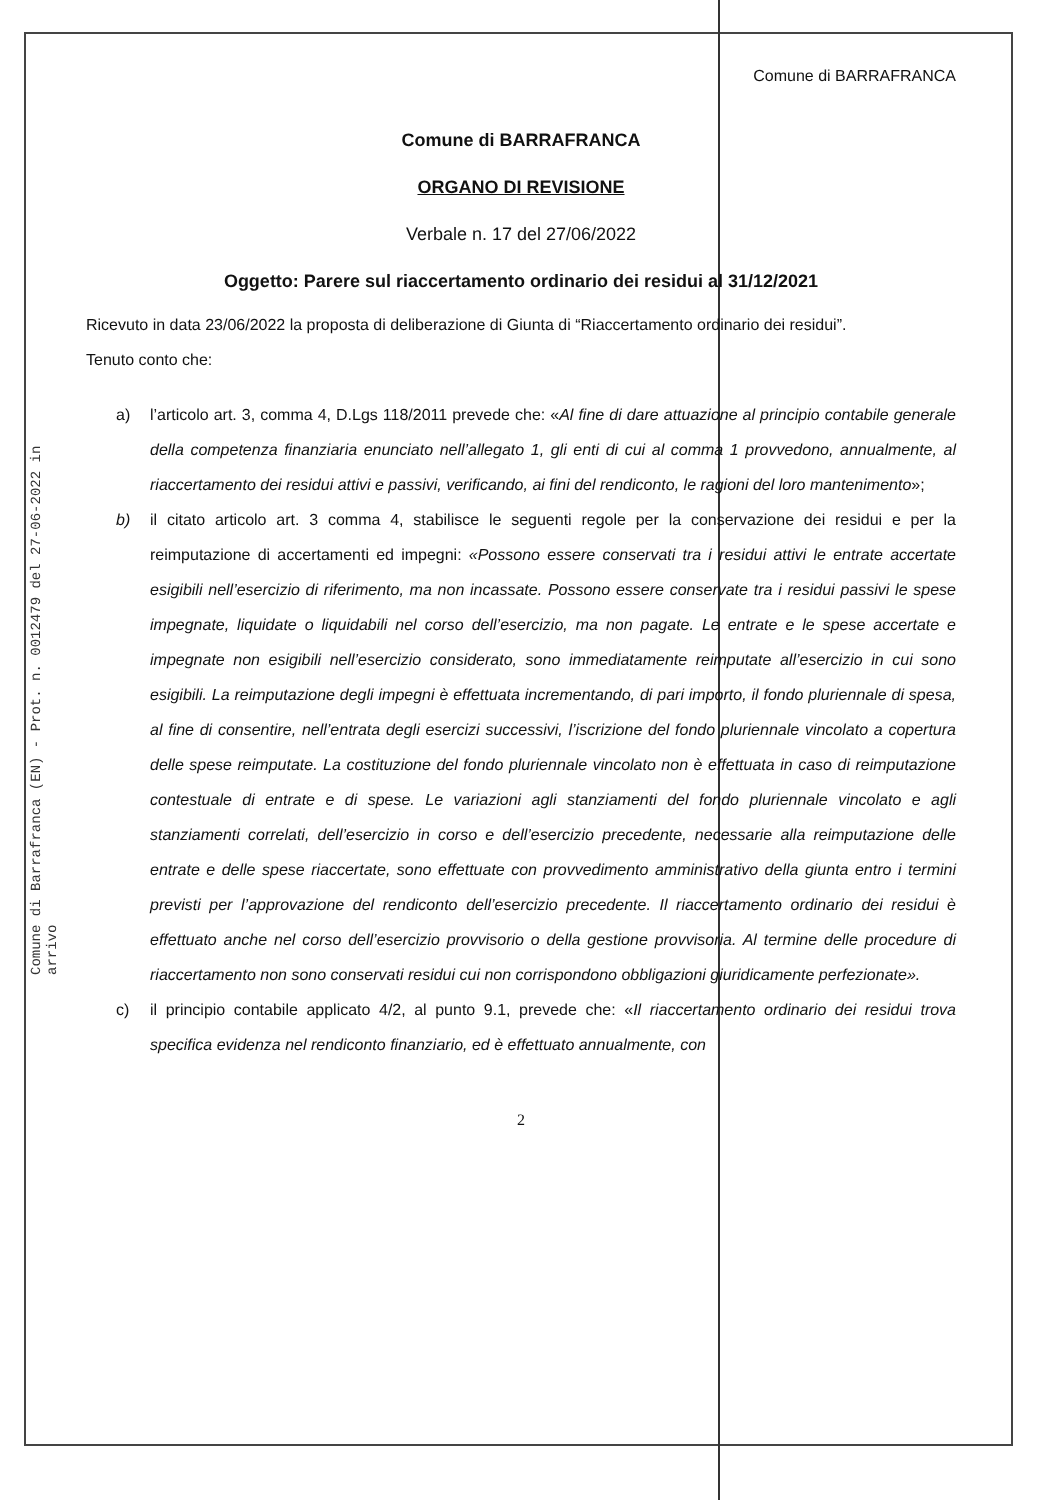Comune di Barrafranca (EN) - Prot. n. 0012479 del 27-06-2022 in arrivo
Comune di BARRAFRANCA
Comune di BARRAFRANCA
ORGANO DI REVISIONE
Verbale n. 17 del 27/06/2022
Oggetto: Parere sul riaccertamento ordinario dei residui al 31/12/2021
Ricevuto in data 23/06/2022 la proposta di deliberazione di Giunta di “Riaccertamento ordinario dei residui”.
Tenuto conto che:
a) l’articolo art. 3, comma 4, D.Lgs 118/2011 prevede che: «Al fine di dare attuazione al principio contabile generale della competenza finanziaria enunciato nell’allegato 1, gli enti di cui al comma 1 provvedono, annualmente, al riaccertamento dei residui attivi e passivi, verificando, ai fini del rendiconto, le ragioni del loro mantenimento»;
b) il citato articolo art. 3 comma 4, stabilisce le seguenti regole per la conservazione dei residui e per la reimputazione di accertamenti ed impegni: «Possono essere conservati tra i residui attivi le entrate accertate esigibili nell’esercizio di riferimento, ma non incassate. Possono essere conservate tra i residui passivi le spese impegnate, liquidate o liquidabili nel corso dell’esercizio, ma non pagate. Le entrate e le spese accertate e impegnate non esigibili nell’esercizio considerato, sono immediatamente reimputate all’esercizio in cui sono esigibili. La reimputazione degli impegni è effettuata incrementando, di pari importo, il fondo pluriennale di spesa, al fine di consentire, nell’entrata degli esercizi successivi, l’iscrizione del fondo pluriennale vincolato a copertura delle spese reimputate. La costituzione del fondo pluriennale vincolato non è effettuata in caso di reimputazione contestuale di entrate e di spese. Le variazioni agli stanziamenti del fondo pluriennale vincolato e agli stanziamenti correlati, dell’esercizio in corso e dell’esercizio precedente, necessarie alla reimputazione delle entrate e delle spese riaccertate, sono effettuate con provvedimento amministrativo della giunta entro i termini previsti per l’approvazione del rendiconto dell’esercizio precedente. Il riaccertamento ordinario dei residui è effettuato anche nel corso dell’esercizio provvisorio o della gestione provvisoria. Al termine delle procedure di riaccertamento non sono conservati residui cui non corrispondono obbligazioni giuridicamente perfezionate».
c) il principio contabile applicato 4/2, al punto 9.1, prevede che: «Il riaccertamento ordinario dei residui trova specifica evidenza nel rendiconto finanziario, ed è effettuato annualmente, con
2